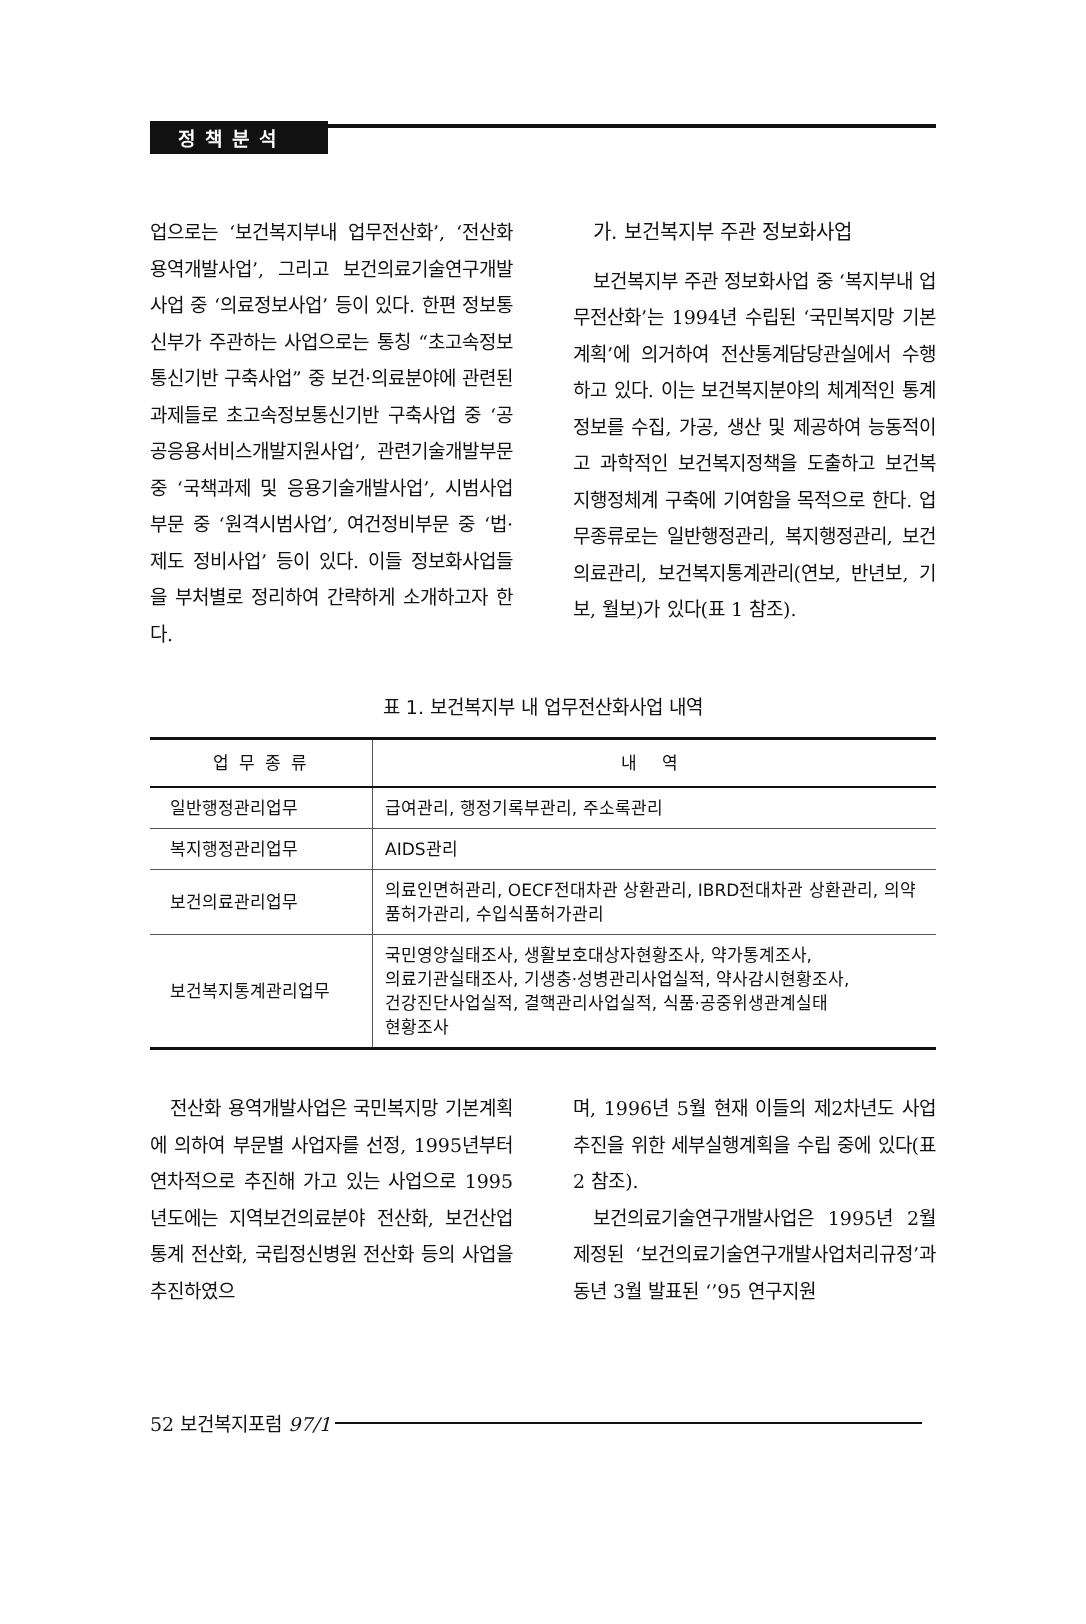정책분석
업으로는 ‘보건복지부내 업무전산화’, ‘전산화용역개발사업’, 그리고 보건의료기술연구개발사업 중 ‘의료정보사업’ 등이 있다. 한편 정보통신부가 주관하는 사업으로는 통칭 “초고속정보통신기반 구축사업” 중 보건·의료분야에 관련된 과제들로 초고속정보통신기반 구축사업 중 ‘공공응용서비스개발지원사업’, 관련기술개발부문 중 ‘국책과제 및 응용기술개발사업’, 시범사업부문 중 ‘원격시범사업’, 여건정비부문 중 ‘법·제도 정비사업’ 등이 있다. 이들 정보화사업들을 부처별로 정리하여 간략하게 소개하고자 한다.
가. 보건복지부 주관 정보화사업
보건복지부 주관 정보화사업 중 ‘복지부내 업무전산화’는 1994년 수립된 ‘국민복지망 기본계획’에 의거하여 전산통계담당관실에서 수행하고 있다. 이는 보건복지분야의 체계적인 통계정보를 수집, 가공, 생산 및 제공하여 능동적이고 과학적인 보건복지정책을 도출하고 보건복지행정체계 구축에 기여함을 목적으로 한다. 업무종류로는 일반행정관리, 복지행정관리, 보건의료관리, 보건복지통계관리(연보, 반년보, 기보, 월보)가 있다(표 1 참조).
표 1. 보건복지부 내 업무전산화사업 내역
| 업무종류 | 내 역 |
| --- | --- |
| 일반행정관리업무 | 급여관리, 행정기록부관리, 주소록관리 |
| 복지행정관리업무 | AIDS관리 |
| 보건의료관리업무 | 의료인면허관리, OECF전대차관 상환관리, IBRD전대차관 상환관리, 의약품허가관리, 수입식품허가관리 |
| 보건복지통계관리업무 | 국민영양실태조사, 생활보호대상자현황조사, 약가통계조사, 의료기관실태조사, 기생충·성병관리사업실적, 약사감시현황조사, 건강진단사업실적, 결핵관리사업실적, 식품·공중위생관계실태 현황조사 |
전산화 용역개발사업은 국민복지망 기본계획에 의하여 부문별 사업자를 선정, 1995년부터 연차적으로 추진해 가고 있는 사업으로 1995년도에는 지역보건의료분야 전산화, 보건산업통계 전산화, 국립정신병원 전산화 등의 사업을 추진하였으
며, 1996년 5월 현재 이들의 제2차년도 사업추진을 위한 세부실행계획을 수립 중에 있다(표 2 참조).
보건의료기술연구개발사업은 1995년 2월 제정된 ‘보건의료기술연구개발사업처리규정’과 동년 3월 발표된 ‘’95 연구지원
52 보건복지포럼 97/1